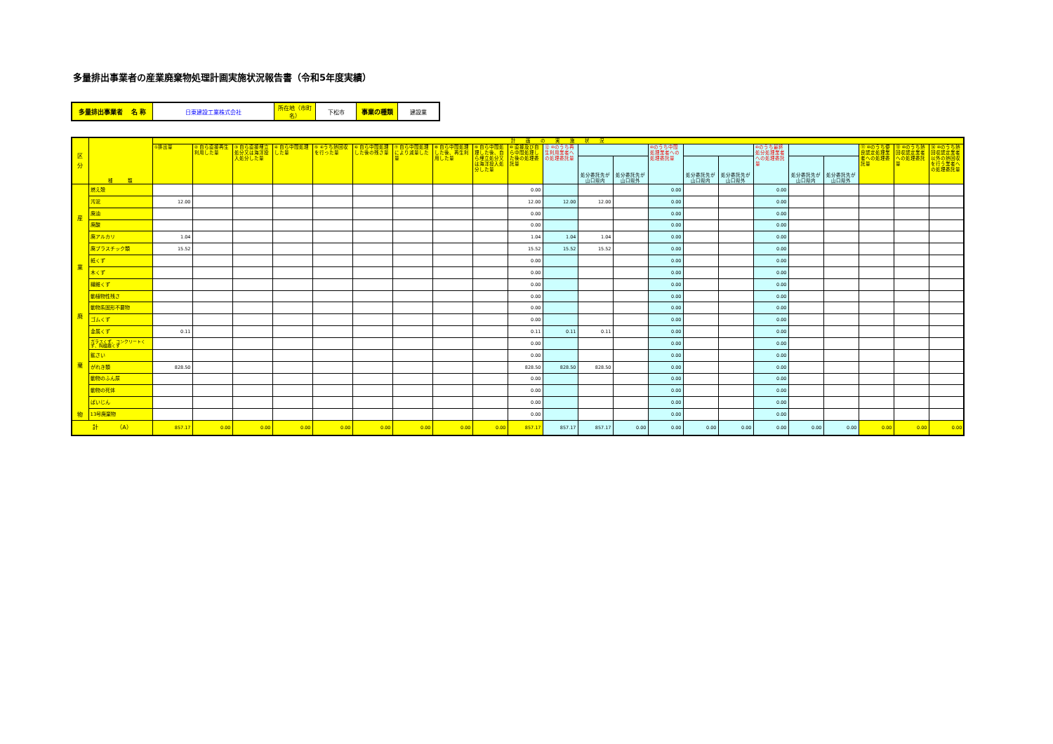多量排出事業者の産業廃棄物処理計画実施状況報告書（令和5年度実績）
| 多量排出事業者 名 称 | 日東建設工業株式会社 | 所在地（市町名） | 下松市 | 事業の種類 | 建設業 |
| 区 分 | 種 類 | 計 画 の 実 施 状 況 | | | | | | | | | | | | | | | | | | | | | |
| --- | --- | --- | --- | --- | --- | --- | --- | --- | --- | --- | --- | --- | --- | --- | --- | --- | --- | --- | --- | --- | --- | --- | --- |
| | | ①排出量 | ② 自ら直接再生利用した量 | ③ 自ら直接埋立処分又は海洋投入処分した量 | ④ 自ら中間処理した量 | ⑤ ④うち熱回収を行った量 | ⑥ 自ら中間処理した後の残さ量 | ⑦ 自ら中間処理により減量した量 | ⑧ 自ら中間処理した後、再生利用した量 | ⑨ 自ら中間処理した後、自ら埋立処分又は海洋投入処分した量 | ⑩ 直接及び自ら中間処理した後の処理委託量 | ⑫ ⑩のうち再生利用業者への処理委託量 | | | ⑩のうち中間処理業者への処理委託量 | | | ⑩のうち最終処分処理業者への処理委託量 | | | ⑪ ⑩のうち優良認定処理業者への処理委託量 | ⑬ ⑩のうち熱回収認定業者への処理委託量 | ⑭ ⑩のうち熱回収認定業者以外の熱回収を行う業者への処理委託量 |
| | | | | | | | | | | | | | 処分委託先が山口県内 | 処分委託先が山口県外 | | 処分委託先が山口県内 | 処分委託先が山口県外 | | 処分委託先が山口県内 | 処分委託先が山口県外 | | | |
| 産 業 廃 棄 物 | 燃え殻 | | | | | | | | | | 0.00 | | | | 0.00 | | | 0.00 | | | | | |
| | 汚泥 | 12.00 | | | | | | | | | 12.00 | 12.00 | 12.00 | | 0.00 | | | 0.00 | | | | | |
| | 廃油 | | | | | | | | | | 0.00 | | | | 0.00 | | | 0.00 | | | | | |
| | 廃酸 | | | | | | | | | | 0.00 | | | | 0.00 | | | 0.00 | | | | | |
| | 廃アルカリ | 1.04 | | | | | | | | | 1.04 | 1.04 | 1.04 | | 0.00 | | | 0.00 | | | | | |
| | 廃プラスチック類 | 15.52 | | | | | | | | | 15.52 | 15.52 | 15.52 | | 0.00 | | | 0.00 | | | | | |
| | 紙くず | | | | | | | | | | 0.00 | | | | 0.00 | | | 0.00 | | | | | |
| | 木くず | | | | | | | | | | 0.00 | | | | 0.00 | | | 0.00 | | | | | |
| | 繊維くず | | | | | | | | | | 0.00 | | | | 0.00 | | | 0.00 | | | | | |
| | 動植物性残さ | | | | | | | | | | 0.00 | | | | 0.00 | | | 0.00 | | | | | |
| | 動物系固形不要物 | | | | | | | | | | 0.00 | | | | 0.00 | | | 0.00 | | | | | |
| | ゴムくず | | | | | | | | | | 0.00 | | | | 0.00 | | | 0.00 | | | | | |
| | 金属くず | 0.11 | | | | | | | | | 0.11 | 0.11 | 0.11 | | 0.00 | | | 0.00 | | | | | |
| | ガラスくず、コンクリートくず、陶磁器くず | | | | | | | | | | 0.00 | | | | 0.00 | | | 0.00 | | | | | |
| | 鉱さい | | | | | | | | | | 0.00 | | | | 0.00 | | | 0.00 | | | | | |
| | がれき類 | 828.50 | | | | | | | | | 828.50 | 828.50 | 828.50 | | 0.00 | | | 0.00 | | | | | |
| | 動物のふん尿 | | | | | | | | | | 0.00 | | | | 0.00 | | | 0.00 | | | | | |
| | 動物の死体 | | | | | | | | | | 0.00 | | | | 0.00 | | | 0.00 | | | | | |
| | ばいじん | | | | | | | | | | 0.00 | | | | 0.00 | | | 0.00 | | | | | |
| | 13号廃棄物 | | | | | | | | | | 0.00 | | | | 0.00 | | | 0.00 | | | | | |
| 計 （A） | | 857.17 | 0.00 | 0.00 | 0.00 | 0.00 | 0.00 | 0.00 | 0.00 | 0.00 | 857.17 | 857.17 | 857.17 | 0.00 | 0.00 | 0.00 | 0.00 | 0.00 | 0.00 | 0.00 | 0.00 | 0.00 | 0.00 |